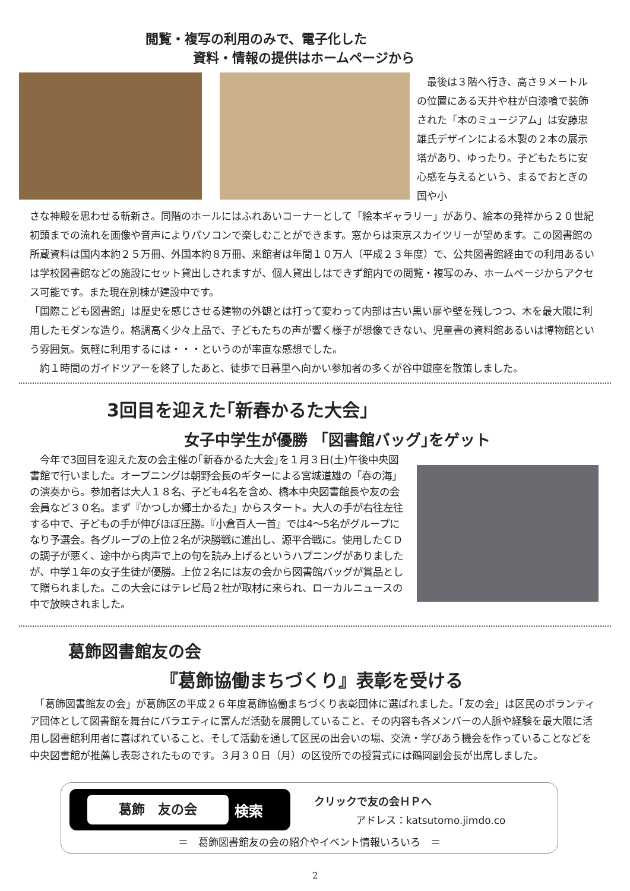閲覧・複写の利用のみで、電子化した
資料・情報の提供はホームページから
　最後は３階へ行き、高さ９メートルの位置にある天井や柱が白漆喰で装飾された「本のミュージアム」は安藤忠雄氏デザインによる木製の２本の展示塔があり、ゆったり。子どもたちに安心感を与えるという、まるでおとぎの国や小
さな神殿を思わせる斬新さ。同階のホールにはふれあいコーナーとして「絵本ギャラリー」があり、絵本の発祥から２０世紀初頭までの流れを画像や音声によりパソコンで楽しむことができます。窓からは東京スカイツリーが望めます。この図書館の所蔵資料は国内本約２５万冊、外国本約８万冊、来館者は年間１０万人（平成２３年度）で、公共図書館経由での利用あるいは学校図書館などの施設にセット貸出しされますが、個人貸出しはできず館内での閲覧・複写のみ、ホームページからアクセス可能です。また現在別棟が建設中です。
「国際こども図書館」は歴史を感じさせる建物の外観とは打って変わって内部は古い黒い扉や壁を残しつつ、木を最大限に利用したモダンな造り。格調高く少々上品で、子どもたちの声が響く様子が想像できない、児童書の資料館あるいは博物館という雰囲気。気軽に利用するには・・・というのが率直な感想でした。
　約１時間のガイドツアーを終了したあと、徒歩で日暮里へ向かい参加者の多くが谷中銀座を散策しました。
3回目を迎えた｢新春かるた大会」
女子中学生が優勝 「図書館バッグ｣をゲット
　今年で3回目を迎えた友の会主催の｢新春かるた大会｣を１月３日(土)午後中央図書館で行いました。オープニングは朝野会長のギターによる宮城道雄の「春の海」の演奏から。参加者は大人１８名、子ども4名を含め、橋本中央図書館長や友の会会員など３０名。まず『かつしか郷土かるた』からスタート。大人の手が右往左往する中で、子どもの手が伸びほぼ圧勝。『小倉百人一首』では4～5名がグループになり予選会。各グループの上位２名が決勝戦に進出し、源平合戦に。使用したＣＤの調子が悪く、途中から肉声で上の句を読み上げるというハプニングがありましたが、中学１年の女子生徒が優勝。上位２名には友の会から図書館バッグが賞品として贈られました。この大会にはテレビ局２社が取材に来られ、ローカルニュースの中で放映されました。
葛飾図書館友の会
『葛飾協働まちづくり』表彰を受ける
　「葛飾図書館友の会」が葛飾区の平成２６年度葛飾協働まちづくり表彰団体に選ばれました。「友の会」は区民のボランティア団体として図書館を舞台にバラエティに富んだ活動を展開していること、その内容も各メンバーの人脈や経験を最大限に活用し図書館利用者に喜ばれていること、そして活動を通して区民の出会いの場、交流・学びあう機会を作っていることなどを中央図書館が推薦し表彰されたものです。３月３０日（月）の区役所での授賞式には鶴岡副会長が出席しました。
葛飾　友の会
検索
クリックで友の会ＨＰへ
アドレス：katsutomo.jimdo.co
＝　葛飾図書館友の会の紹介やイベント情報いろいろ　＝
2